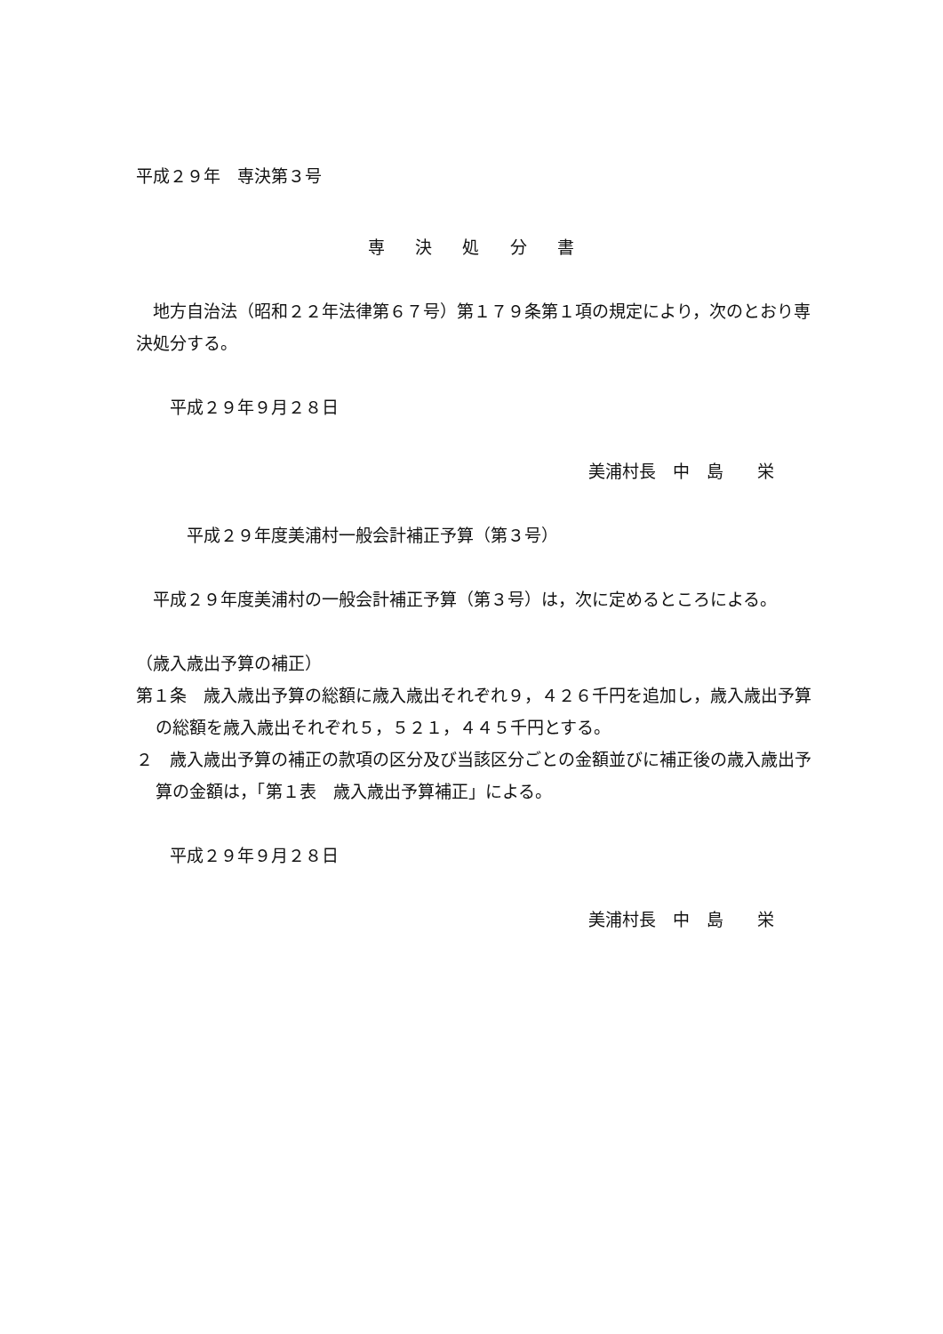平成２９年　専決第３号
専 決 処 分 書
　地方自治法（昭和２２年法律第６７号）第１７９条第１項の規定により，次のとおり専決処分する。
　　平成２９年９月２８日
美浦村長　中　島　　栄
　　　平成２９年度美浦村一般会計補正予算（第３号）
　平成２９年度美浦村の一般会計補正予算（第３号）は，次に定めるところによる。
（歳入歳出予算の補正）
第１条　歳入歳出予算の総額に歳入歳出それぞれ９，４２６千円を追加し，歳入歳出予算の総額を歳入歳出それぞれ５，５２１，４４５千円とする。
２　歳入歳出予算の補正の款項の区分及び当該区分ごとの金額並びに補正後の歳入歳出予算の金額は，「第１表　歳入歳出予算補正」による。
　　平成２９年９月２８日
美浦村長　中　島　　栄